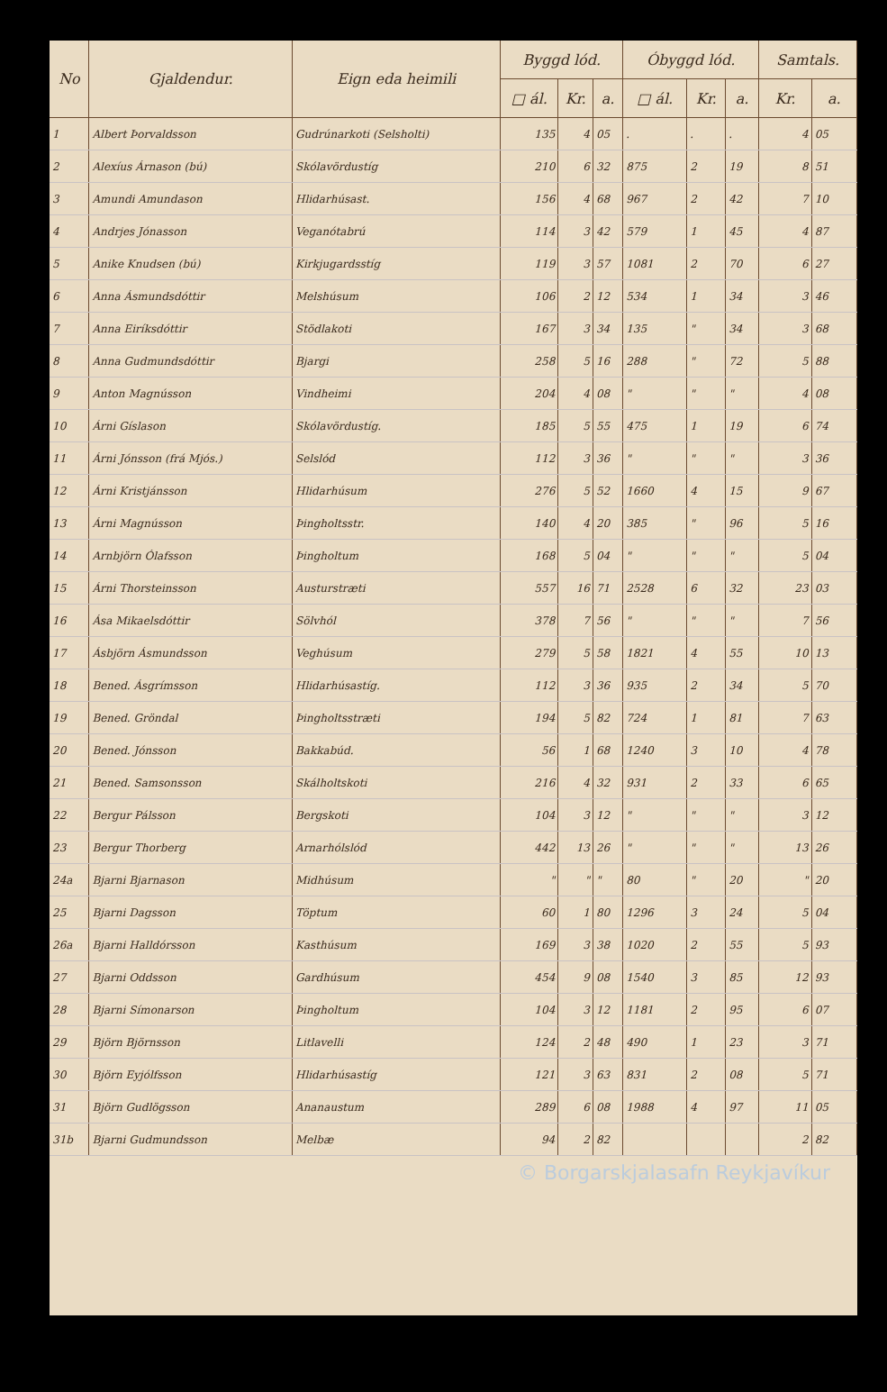| No | Gjaldendur. | Eign eda heimili | Byggd lód. | | | Óbyggd lód. | | | Samtals. | |
| --- | --- | --- | --- | --- | --- | --- | --- | --- | --- | --- |
| | | | □ ál. | Kr. | a. | □ ál. | Kr. | a. | Kr. | a. |
| 1 | Albert Þorvaldsson | Gudrúnarkoti (Selsholti) | 135 | 4 | 05 | . | . | . | 4 | 05 |
| 2 | Alexíus Árnason (bú) | Skólavördustíg | 210 | 6 | 32 | 875 | 2 | 19 | 8 | 51 |
| 3 | Amundi Amundason | Hlidarhúsast. | 156 | 4 | 68 | 967 | 2 | 42 | 7 | 10 |
| 4 | Andrjes Jónasson | Veganótabrú | 114 | 3 | 42 | 579 | 1 | 45 | 4 | 87 |
| 5 | Anike Knudsen (bú) | Kirkjugardsstíg | 119 | 3 | 57 | 1081 | 2 | 70 | 6 | 27 |
| 6 | Anna Ásmundsdóttir | Melshúsum | 106 | 2 | 12 | 534 | 1 | 34 | 3 | 46 |
| 7 | Anna Eiríksdóttir | Stödlakoti | 167 | 3 | 34 | 135 | " | 34 | 3 | 68 |
| 8 | Anna Gudmundsdóttir | Bjargi | 258 | 5 | 16 | 288 | " | 72 | 5 | 88 |
| 9 | Anton Magnússon | Vindheimi | 204 | 4 | 08 | " | " | " | 4 | 08 |
| 10 | Árni Gíslason | Skólavördustíg. | 185 | 5 | 55 | 475 | 1 | 19 | 6 | 74 |
| 11 | Árni Jónsson (frá Mjós.) | Selslód | 112 | 3 | 36 | " | " | " | 3 | 36 |
| 12 | Árni Kristjánsson | Hlidarhúsum | 276 | 5 | 52 | 1660 | 4 | 15 | 9 | 67 |
| 13 | Árni Magnússon | Þingholtsstr. | 140 | 4 | 20 | 385 | " | 96 | 5 | 16 |
| 14 | Arnbjörn Ólafsson | Þingholtum | 168 | 5 | 04 | " | " | " | 5 | 04 |
| 15 | Árni Thorsteinsson | Austurstræti | 557 | 16 | 71 | 2528 | 6 | 32 | 23 | 03 |
| 16 | Ása Mikaelsdóttir | Sölvhól | 378 | 7 | 56 | " | " | " | 7 | 56 |
| 17 | Ásbjörn Ásmundsson | Veghúsum | 279 | 5 | 58 | 1821 | 4 | 55 | 10 | 13 |
| 18 | Bened. Ásgrímsson | Hlidarhúsastíg. | 112 | 3 | 36 | 935 | 2 | 34 | 5 | 70 |
| 19 | Bened. Gröndal | Þingholtsstræti | 194 | 5 | 82 | 724 | 1 | 81 | 7 | 63 |
| 20 | Bened. Jónsson | Bakkabúd. | 56 | 1 | 68 | 1240 | 3 | 10 | 4 | 78 |
| 21 | Bened. Samsonsson | Skálholtskoti | 216 | 4 | 32 | 931 | 2 | 33 | 6 | 65 |
| 22 | Bergur Pálsson | Bergskoti | 104 | 3 | 12 | " | " | " | 3 | 12 |
| 23 | Bergur Thorberg | Arnarhólslód | 442 | 13 | 26 | " | " | " | 13 | 26 |
| 24a | Bjarni Bjarnason | Midhúsum | " | " | " | 80 | " | 20 | " | 20 |
| 25 | Bjarni Dagsson | Töptum | 60 | 1 | 80 | 1296 | 3 | 24 | 5 | 04 |
| 26a | Bjarni Halldórsson | Kasthúsum | 169 | 3 | 38 | 1020 | 2 | 55 | 5 | 93 |
| 27 | Bjarni Oddsson | Gardhúsum | 454 | 9 | 08 | 1540 | 3 | 85 | 12 | 93 |
| 28 | Bjarni Símonarson | Þingholtum | 104 | 3 | 12 | 1181 | 2 | 95 | 6 | 07 |
| 29 | Björn Björnsson | Litlavelli | 124 | 2 | 48 | 490 | 1 | 23 | 3 | 71 |
| 30 | Björn Eyjólfsson | Hlidarhúsastíg | 121 | 3 | 63 | 831 | 2 | 08 | 5 | 71 |
| 31 | Björn Gudlögsson | Ananaustum | 289 | 6 | 08 | 1988 | 4 | 97 | 11 | 05 |
| 31b | Bjarni Gudmundsson | Melbæ | 94 | 2 | 82 | | | | 2 | 82 |
© Borgarskjalasafn Reykjavíkur